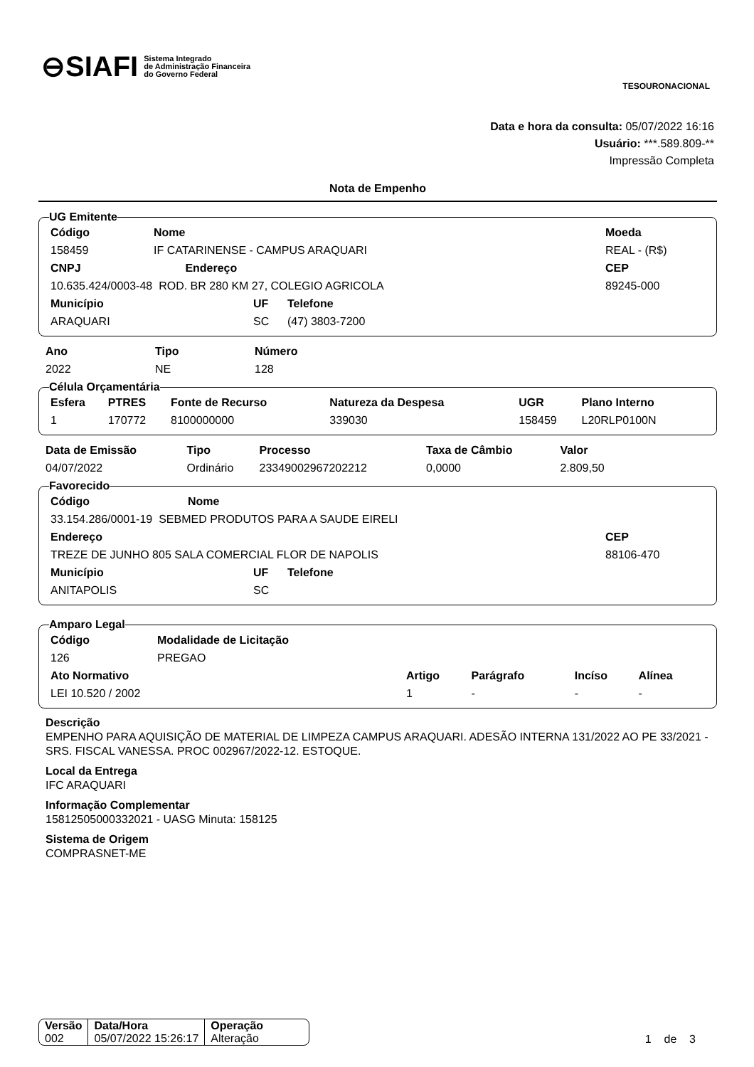⊖SIAFI Sistema Integrado
de Administração Financeira
do Governo Federal
TESOURONACIONAL
Data e hora da consulta: 05/07/2022 16:16
Usuário: ***.589.809-**
Impressão Completa
Nota de Empenho
UG Emitente
| Código | Nome | | | Moeda |
| --- | --- | --- | --- | --- |
| 158459 | IF CATARINENSE - CAMPUS ARAQUARI | | | REAL - (R$) |
| CNPJ Endereço | | | | CEP |
| 10.635.424/0003-48 ROD. BR 280 KM 27, COLEGIO AGRICOLA | | | | 89245-000 |
| Município | | UF | Telefone | |
| ARAQUARI | | SC | (47) 3803-7200 | |
| Ano | Tipo | Número |
| --- | --- | --- |
| 2022 | NE | 128 |
Célula Orçamentária
| Esfera | PTRES | Fonte de Recurso | Natureza da Despesa | UGR | Plano Interno |
| --- | --- | --- | --- | --- | --- |
| 1 | 170772 | 8100000000 | 339030 | 158459 | L20RLP0100N |
| Data de Emissão | Tipo | Processo | Taxa de Câmbio | Valor |
| --- | --- | --- | --- | --- |
| 04/07/2022 | Ordinário | 23349002967202212 | 0,0000 | 2.809,50 |
Favorecido
| Código Nome | | | | |
| 33.154.286/0001-19 SEBMED PRODUTOS PARA A SAUDE EIRELI | | | | |
| Endereço | | | | CEP |
| TREZE DE JUNHO 805 SALA COMERCIAL FLOR DE NAPOLIS | | | | 88106-470 |
| Município | UF | Telefone | | |
| ANITAPOLIS | SC | | | |
Amparo Legal
| Código | Modalidade de Licitação | | | | |
| --- | --- | --- | --- | --- | --- |
| 126 | PREGAO | | | | |
| Ato Normativo | | Artigo | Parágrafo | Incíso | Alínea |
| LEI 10.520 / 2002 | | 1 | - | - | - |
Descrição
EMPENHO PARA AQUISIÇÃO DE MATERIAL DE LIMPEZA CAMPUS ARAQUARI. ADESÃO INTERNA 131/2022 AO PE 33/2021 - SRS. FISCAL VANESSA. PROC 002967/2022-12. ESTOQUE.
Local da Entrega
IFC ARAQUARI
Informação Complementar
15812505000332021 - UASG Minuta: 158125
Sistema de Origem
COMPRASNET-ME
| Versão | Data/Hora | Operação |
| --- | --- | --- |
| 002 | 05/07/2022 15:26:17 | Alteração |
1 de 3